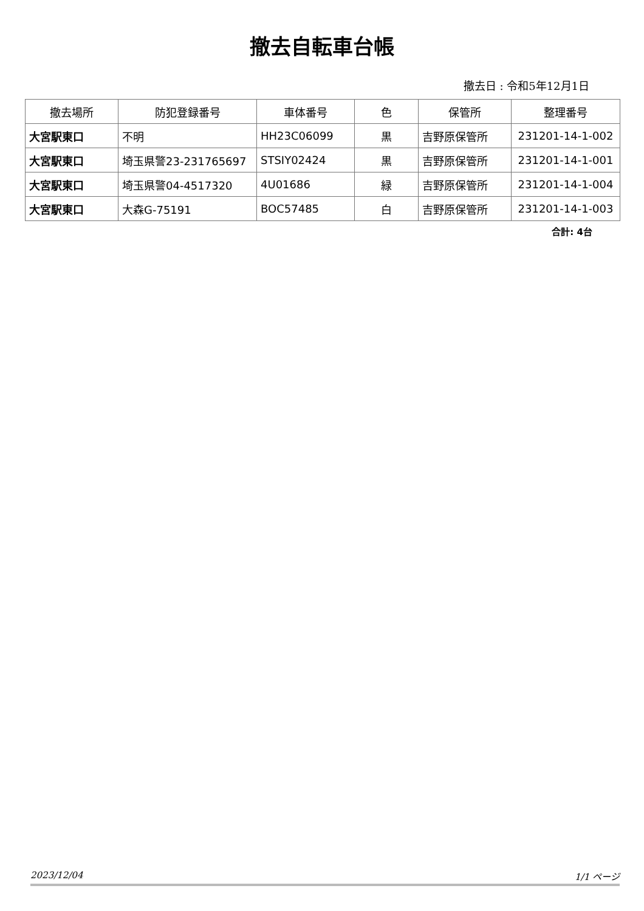撤去自転車台帳
撤去日 : 令和5年12月1日
| 撤去場所 | 防犯登録番号 | 車体番号 | 色 | 保管所 | 整理番号 |
| --- | --- | --- | --- | --- | --- |
| 大宮駅東口 | 不明 | HH23C06099 | 黒 | 吉野原保管所 | 231201-14-1-002 |
| 大宮駅東口 | 埼玉県警23-231765697 | STSIY02424 | 黒 | 吉野原保管所 | 231201-14-1-001 |
| 大宮駅東口 | 埼玉県警04-4517320 | 4U01686 | 緑 | 吉野原保管所 | 231201-14-1-004 |
| 大宮駅東口 | 大森G-75191 | BOC57485 | 白 | 吉野原保管所 | 231201-14-1-003 |
合計: 4台
2023/12/04 1/1 ページ